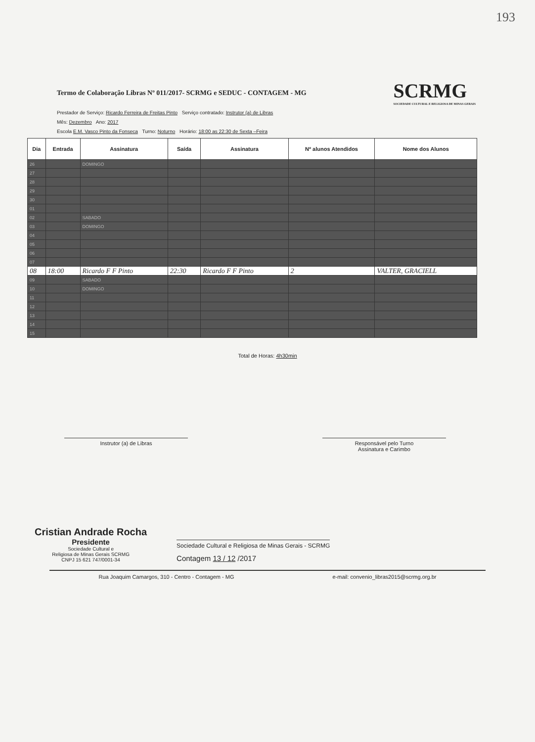193
Termo de Colaboração Libras Nº 011/2017- SCRMG e SEDUC - CONTAGEM - MG
SCRMG
SOCIEDADE CULTURAL E RELIGIOSA DE MINAS GERAIS
Prestador de Serviço: Ricardo Ferreira de Freitas Pinto Serviço contratado: Instrutor (a) de Libras
Mês: Dezembro Ano: 2017
Escola E.M. Vasco Pinto da Fonseca Turno: Noturno Horário: 18:00 as 22:30 de Sexta –Feira
| Dia | Entrada | Assinatura | Saída | Assinatura | Nº alunos Atendidos | Nome dos Alunos |
| --- | --- | --- | --- | --- | --- | --- |
| 26 | | DOMINGO | | | | |
| 27 | | | | | | |
| 28 | | | | | | |
| 29 | | | | | | |
| 30 | | | | | | |
| 01 | | | | | | |
| 02 | | SABADO | | | | |
| 03 | | DOMINGO | | | | |
| 04 | | | | | | |
| 05 | | | | | | |
| 06 | | | | | | |
| 07 | | | | | | |
| 08 | 18:00 | Ricardo F F Pinto | 22:30 | Ricardo F F Pinto | 2 | VALTER, GRACIELL |
| 09 | | SABADO | | | | |
| 10 | | DOMINGO | | | | |
| 11 | | | | | | |
| 12 | | | | | | |
| 13 | | | | | | |
| 14 | | | | | | |
| 15 | | | | | | |
Total de Horas: 4h30min
Instrutor (a) de Libras Responsável pelo Turno
Assinatura e Carimbo
Cristian Andrade Rocha
Presidente
Sociedade Cultural e
Religiosa de Minas Gerais SCRMG
CNPJ 15 621 747/0001-34
Sociedade Cultural e Religiosa de Minas Gerais - SCRMG
Contagem 13 / 12 /2017
Rua Joaquim Camargos, 310 - Centro - Contagem - MG e-mail: convenio_libras2015@scrmg.org.br